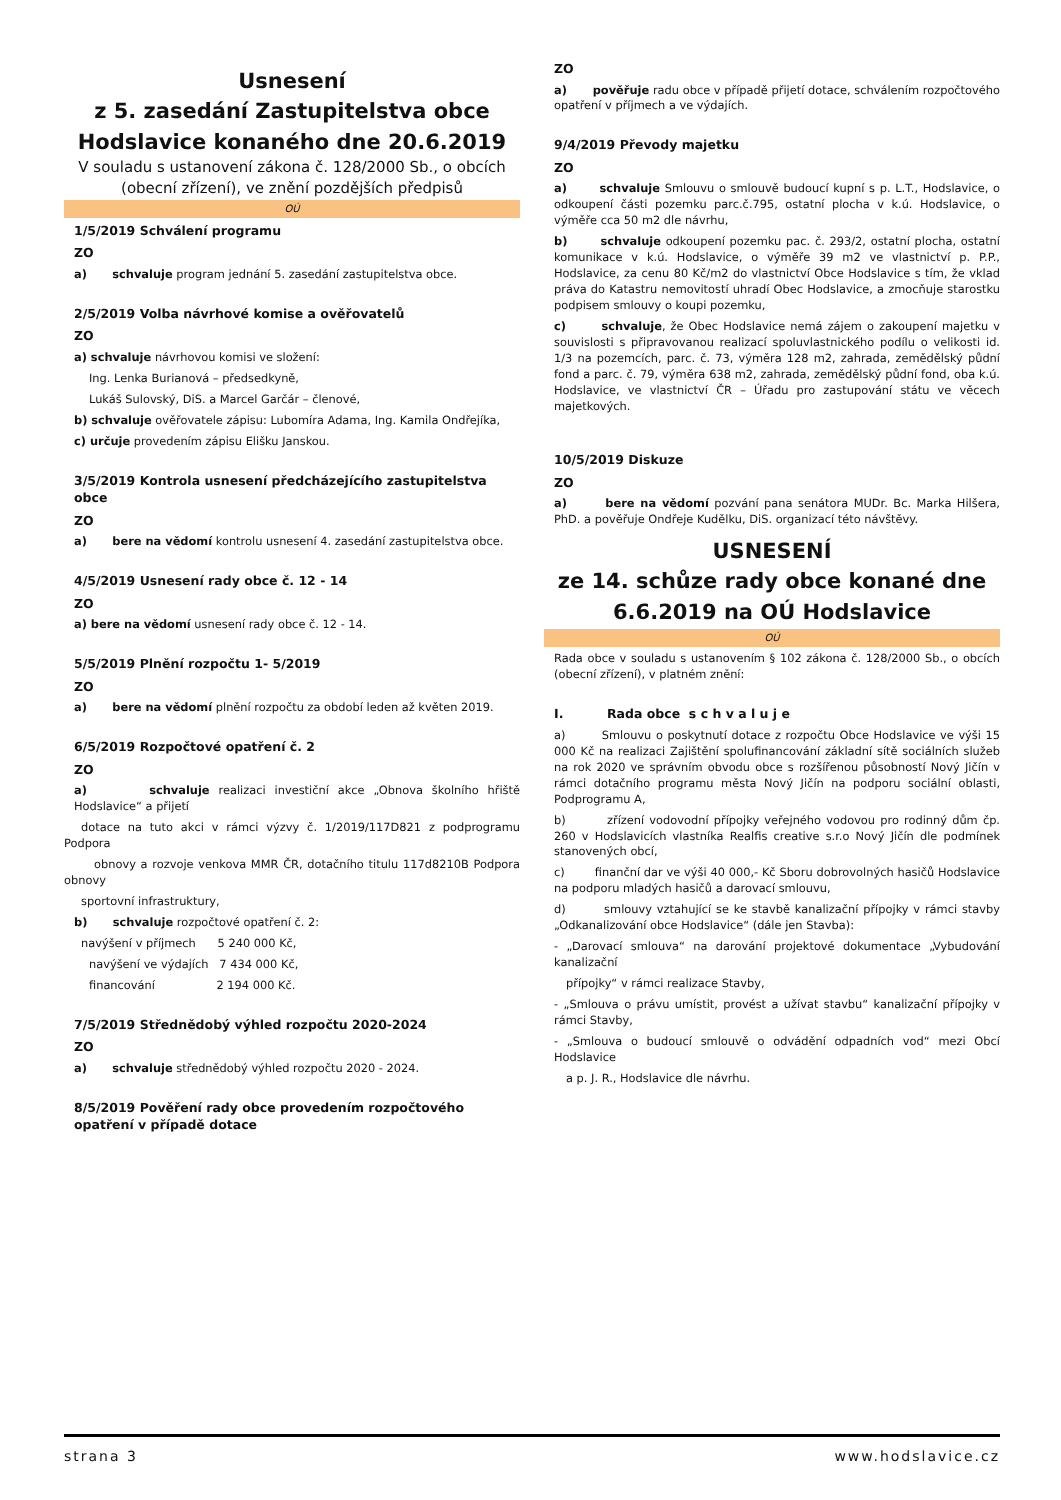Usnesení
z 5. zasedání Zastupitelstva obce
Hodslavice konaného dne 20.6.2019
V souladu s ustanovení zákona č. 128/2000 Sb., o obcích (obecní zřízení), ve znění pozdějších předpisů
OÚ
1/5/2019 Schválení programu
ZO
a) schvaluje program jednání 5. zasedání zastupitelstva obce.
2/5/2019 Volba návrhové komise a ověřovatelů
ZO
a) schvaluje návrhovou komisi ve složení:
Ing. Lenka Burianová – předsedkyně,
Lukáš Sulovský, DiS. a Marcel Garčár – členové,
b) schvaluje ověřovatele zápisu: Lubomíra Adama, Ing. Kamila Ondřejíka,
c) určuje provedením zápisu Elišku Janskou.
3/5/2019 Kontrola usnesení předcházejícího zastupitelstva obce
ZO
a) bere na vědomí kontrolu usnesení 4. zasedání zastupitelstva obce.
4/5/2019 Usnesení rady obce č. 12 - 14
ZO
a) bere na vědomí usnesení rady obce č. 12 - 14.
5/5/2019 Plnění rozpočtu 1- 5/2019
ZO
a) bere na vědomí plnění rozpočtu za období leden až květen 2019.
6/5/2019 Rozpočtové opatření č. 2
ZO
a) schvaluje realizaci investiční akce „Obnova školního hřiště Hodslavice“ a přijetí
dotace na tuto akci v rámci výzvy č. 1/2019/117D821 z podprogramu Podpora
obnovy a rozvoje venkova MMR ČR, dotačního titulu 117d8210B Podpora obnovy
sportovní infrastruktury,
b) schvaluje rozpočtové opatření č. 2:
navýšení v příjmech 5 240 000 Kč,
navýšení ve výdajích 7 434 000 Kč,
financování 2 194 000 Kč.
7/5/2019 Střednědobý výhled rozpočtu 2020-2024
ZO
a) schvaluje střednědobý výhled rozpočtu 2020 - 2024.
8/5/2019 Pověření rady obce provedením rozpočtového opatření v případě dotace
ZO
a) pověřuje radu obce v případě přijetí dotace, schválením rozpočtového opatření v příjmech a ve výdajích.
9/4/2019 Převody majetku
ZO
a) schvaluje Smlouvu o smlouvě budoucí kupní s p. L.T., Hodslavice, o odkoupení části pozemku parc.č.795, ostatní plocha v k.ú. Hodslavice, o výměře cca 50 m2 dle návrhu,
b) schvaluje odkoupení pozemku pac. č. 293/2, ostatní plocha, ostatní komunikace v k.ú. Hodslavice, o výměře 39 m2 ve vlastnictví p. P.P., Hodslavice, za cenu 80 Kč/m2 do vlastnictví Obce Hodslavice s tím, že vklad práva do Katastru nemovitostí uhradí Obec Hodslavice, a zmocňuje starostku podpisem smlouvy o koupi pozemku,
c) schvaluje, že Obec Hodslavice nemá zájem o zakoupení majetku v souvislosti s připravovanou realizací spoluvlastnického podílu o velikosti id. 1/3 na pozemcích, parc. č. 73, výměra 128 m2, zahrada, zemědělský půdní fond a parc. č. 79, výměra 638 m2, zahrada, zemědělský půdní fond, oba k.ú. Hodslavice, ve vlastnictví ČR – Úřadu pro zastupování státu ve věcech majetkových.
10/5/2019 Diskuze
ZO
a) bere na vědomí pozvání pana senátora MUDr. Bc. Marka Hilšera, PhD. a pověřuje Ondřeje Kudělku, DiS. organizací této návštěvy.
USNESENÍ
ze 14. schůze rady obce konané dne
6.6.2019 na OÚ Hodslavice
OÚ
Rada obce v souladu s ustanovením § 102 zákona č. 128/2000 Sb., o obcích (obecní zřízení), v platném znění:
I. Rada obce s c h v a l u j e
a) Smlouvu o poskytnutí dotace z rozpočtu Obce Hodslavice ve výši 15 000 Kč na realizaci Zajištění spolufinancování základní sítě sociálních služeb na rok 2020 ve správním obvodu obce s rozšířenou působností Nový Jičín v rámci dotačního programu města Nový Jičín na podporu sociální oblasti, Podprogramu A,
b) zřízení vodovodní přípojky veřejného vodovou pro rodinný dům čp. 260 v Hodslavicích vlastníka Realfis creative s.r.o Nový Jičín dle podmínek stanovených obcí,
c) finanční dar ve výši 40 000,- Kč Sboru dobrovolných hasičů Hodslavice na podporu mladých hasičů a darovací smlouvu,
d) smlouvy vztahující se ke stavbě kanalizační přípojky v rámci stavby „Odkanalizování obce Hodslavice“ (dále jen Stavba):
- „Darovací smlouva“ na darování projektové dokumentace „Vybudování kanalizační
přípojky“ v rámci realizace Stavby,
- „Smlouva o právu umístit, provést a užívat stavbu“ kanalizační přípojky v rámci Stavby,
- „Smlouva o budoucí smlouvě o odvádění odpadních vod“ mezi Obcí Hodslavice
a p. J. R., Hodslavice dle návrhu.
strana 3 www.hodslavice.cz